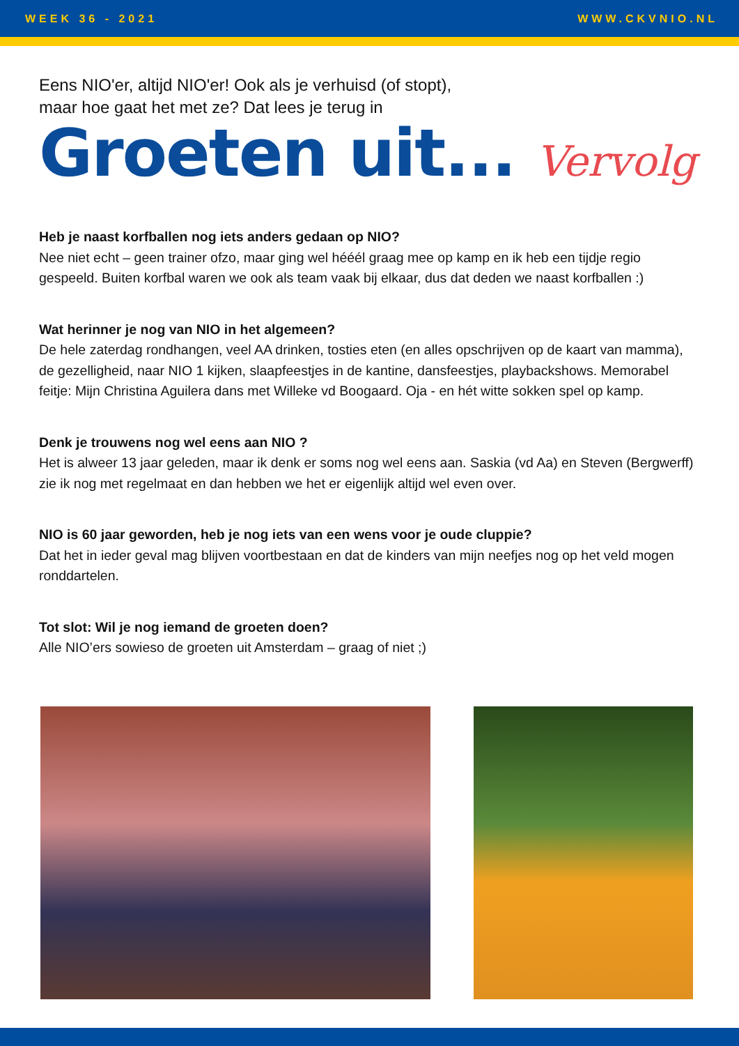WEEK 36 - 2021 WWW.CKVNIO.NL
Eens NIO'er, altijd NIO'er! Ook als je verhuisd (of stopt),
maar hoe gaat het met ze? Dat lees je terug in
Groeten uit... Vervolg
Heb je naast korfballen nog iets anders gedaan op NIO?
Nee niet echt – geen trainer ofzo, maar ging wel hééél graag mee op kamp en ik heb een tijdje regio gespeeld. Buiten korfbal waren we ook als team vaak bij elkaar, dus dat deden we naast korfballen :)
Wat herinner je nog van NIO in het algemeen?
De hele zaterdag rondhangen, veel AA drinken, tosties eten (en alles opschrijven op de kaart van mamma), de gezelligheid, naar NIO 1 kijken, slaapfeestjes in de kantine, dansfeestjes, playbackshows. Memorabel feitje: Mijn Christina Aguilera dans met Willeke vd Boogaard. Oja - en hét witte sokken spel op kamp.
Denk je trouwens nog wel eens aan NIO ?
Het is alweer 13 jaar geleden, maar ik denk er soms nog wel eens aan. Saskia (vd Aa) en Steven (Bergwerff) zie ik nog met regelmaat en dan hebben we het er eigenlijk altijd wel even over.
NIO is 60 jaar geworden, heb je nog iets van een wens voor je oude cluppie?
Dat het in ieder geval mag blijven voortbestaan en dat de kinders van mijn neefjes nog op het veld mogen ronddartelen.
Tot slot: Wil je nog iemand de groeten doen?
Alle NIO’ers sowieso de groeten uit Amsterdam – graag of niet ;)